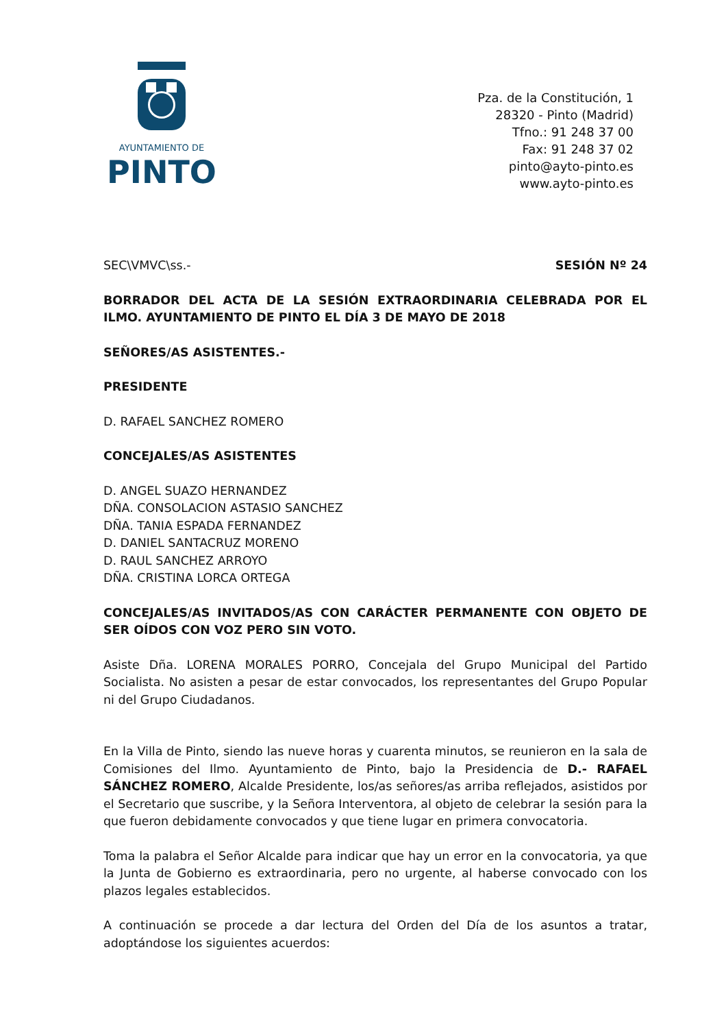AYUNTAMIENTO DE
PINTO
Pza. de la Constitución, 1
28320 - Pinto (Madrid)
Tfno.: 91 248 37 00
Fax: 91 248 37 02
pinto@ayto-pinto.es
www.ayto-pinto.es
SEC\VMVC\ss.- SESIÓN Nº 24
BORRADOR DEL ACTA DE LA SESIÓN EXTRAORDINARIA CELEBRADA POR EL ILMO. AYUNTAMIENTO DE PINTO EL DÍA 3 DE MAYO DE 2018
SEÑORES/AS ASISTENTES.-
PRESIDENTE
D. RAFAEL SANCHEZ ROMERO
CONCEJALES/AS ASISTENTES
D. ANGEL SUAZO HERNANDEZ
DÑA. CONSOLACION ASTASIO SANCHEZ
DÑA. TANIA ESPADA FERNANDEZ
D. DANIEL SANTACRUZ MORENO
D. RAUL SANCHEZ ARROYO
DÑA. CRISTINA LORCA ORTEGA
CONCEJALES/AS INVITADOS/AS CON CARÁCTER PERMANENTE CON OBJETO DE SER OÍDOS CON VOZ PERO SIN VOTO.
Asiste Dña. LORENA MORALES PORRO, Concejala del Grupo Municipal del Partido Socialista. No asisten a pesar de estar convocados, los representantes del Grupo Popular ni del Grupo Ciudadanos.
En la Villa de Pinto, siendo las nueve horas y cuarenta minutos, se reunieron en la sala de Comisiones del Ilmo. Ayuntamiento de Pinto, bajo la Presidencia de D.- RAFAEL SÁNCHEZ ROMERO, Alcalde Presidente, los/as señores/as arriba reflejados, asistidos por el Secretario que suscribe, y la Señora Interventora, al objeto de celebrar la sesión para la que fueron debidamente convocados y que tiene lugar en primera convocatoria.
Toma la palabra el Señor Alcalde para indicar que hay un error en la convocatoria, ya que la Junta de Gobierno es extraordinaria, pero no urgente, al haberse convocado con los plazos legales establecidos.
A continuación se procede a dar lectura del Orden del Día de los asuntos a tratar, adoptándose los siguientes acuerdos: